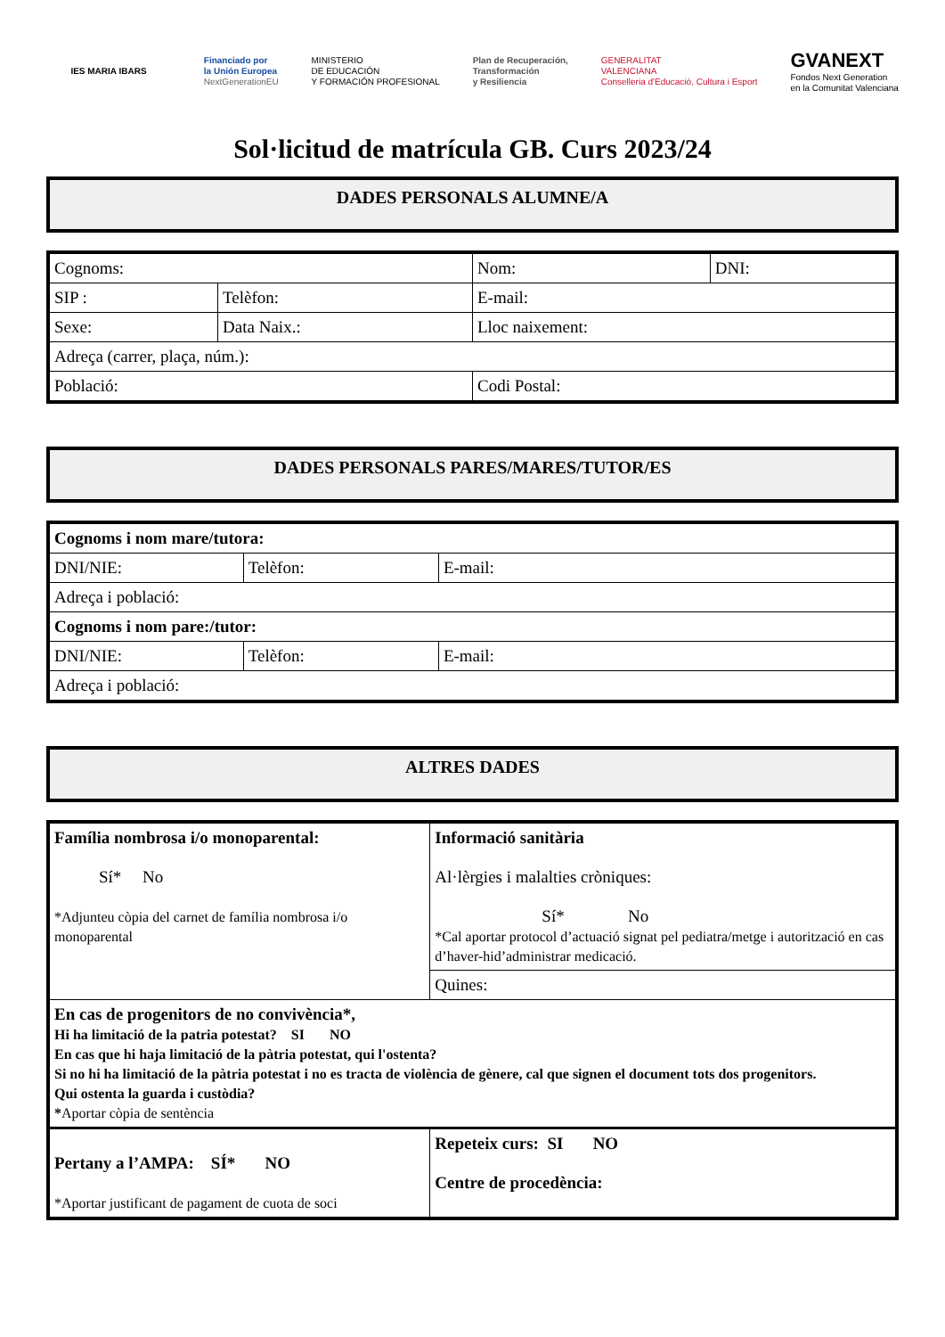IES MARIA IBARS
Financiado por
la Unión Europea
NextGenerationEU
MINISTERIO
DE EDUCACIÓN
Y FORMACIÓN PROFESIONAL
Plan de Recuperación,
Transformación
y Resiliencia
GENERALITAT
VALENCIANA
Conselleria d'Educació, Cultura i Esport
GVANEXT
Fondos Next Generation
en la Comunitat Valenciana
Sol·licitud de matrícula GB. Curs 2023/24
DADES PERSONALS ALUMNE/A
| Cognoms: | | Nom: | DNI: |
| SIP : | Telèfon: | E-mail: | |
| Sexe: | Data Naix.: | Lloc naixement: | |
| Adreça (carrer, plaça, núm.): | | | |
| Població: | | Codi Postal: | |
DADES PERSONALS PARES/MARES/TUTOR/ES
| Cognoms i nom mare/tutora: | | |
| DNI/NIE: | Telèfon: | E-mail: |
| Adreça i població: | | |
| Cognoms i nom pare:/tutor: | | |
| DNI/NIE: | Telèfon: | E-mail: |
| Adreça i població: | | |
ALTRES DADES
| Família nombrosa i/o monoparental: Sí* No *Adjunteu còpia del carnet de família nombrosa i/o monoparental | Informació sanitària Al·lèrgies i malalties cròniques: Sí* No *Cal aportar protocol d’actuació signat pel pediatra/metge i autorització en cas d’haver-hid’administrar medicació. |
| | Quines: |
| En cas de progenitors de no convivència*, Hi ha limitació de la patria potestat? SI NO En cas que hi haja limitació de la pàtria potestat, qui l'ostenta? Si no hi ha limitació de la pàtria potestat i no es tracta de violència de gènere, cal que signen el document tots dos progenitors. Qui ostenta la guarda i custòdia? * Aportar còpia de sentència | |
| Pertany a l’AMPA: SÍ* NO *Aportar justificant de pagament de cuota de soci | Repeteix curs: SI NO Centre de procedència: |